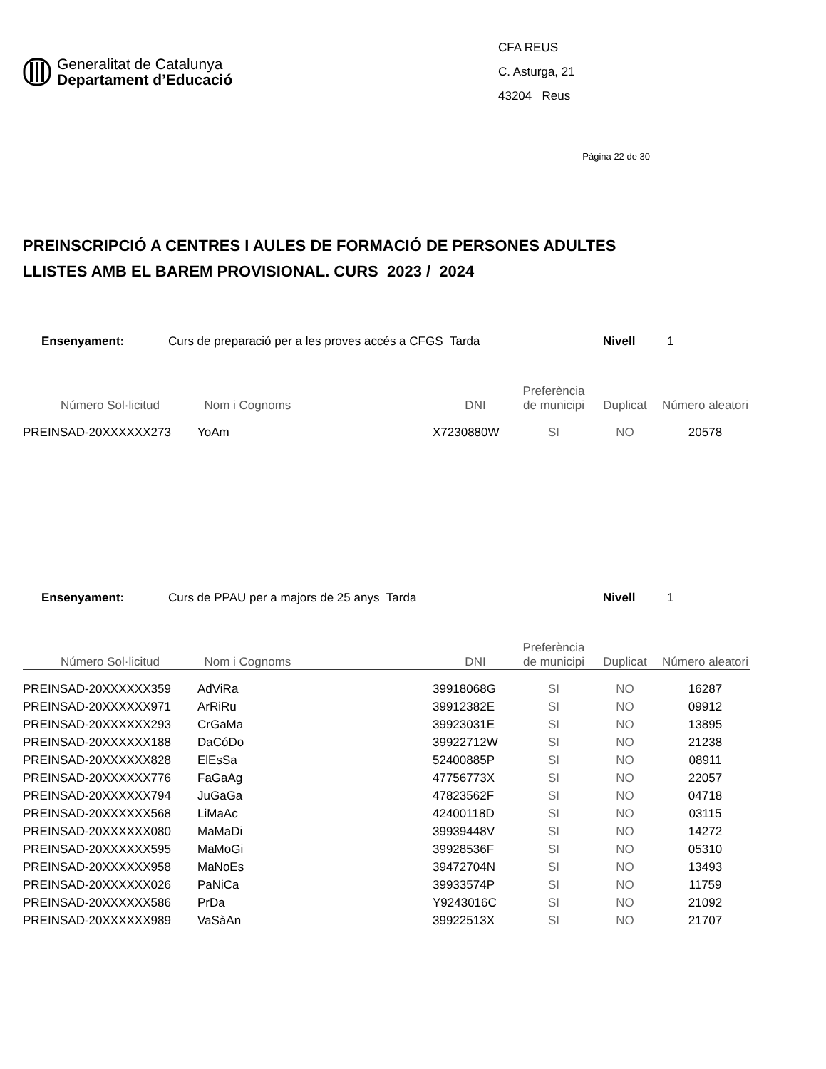Generalitat de Catalunya
Departament d’Educació
CFA REUS
C. Asturga, 21
43204 Reus
Pàgina 22 de 30
PREINSCRIPCIÓ A CENTRES I AULES DE FORMACIÓ DE PERSONES ADULTES
LLISTES AMB EL BAREM PROVISIONAL. CURS 2023 / 2024
Ensenyament: Curs de preparació per a les proves accés a CFGS Tarda Nivell 1
| Número Sol·licitud | Nom i Cognoms | DNI | Preferència de municipi | Duplicat | Número aleatori |
| --- | --- | --- | --- | --- | --- |
| PREINSAD-20XXXXXX273 | YoAm | X7230880W | SI | NO | 20578 |
Ensenyament: Curs de PPAU per a majors de 25 anys Tarda Nivell 1
| Número Sol·licitud | Nom i Cognoms | DNI | Preferència de municipi | Duplicat | Número aleatori |
| --- | --- | --- | --- | --- | --- |
| PREINSAD-20XXXXXX359 | AdViRa | 39918068G | SI | NO | 16287 |
| PREINSAD-20XXXXXX971 | ArRiRu | 39912382E | SI | NO | 09912 |
| PREINSAD-20XXXXXX293 | CrGaMa | 39923031E | SI | NO | 13895 |
| PREINSAD-20XXXXXX188 | DaCóDo | 39922712W | SI | NO | 21238 |
| PREINSAD-20XXXXXX828 | ElEsSa | 52400885P | SI | NO | 08911 |
| PREINSAD-20XXXXXX776 | FaGaAg | 47756773X | SI | NO | 22057 |
| PREINSAD-20XXXXXX794 | JuGaGa | 47823562F | SI | NO | 04718 |
| PREINSAD-20XXXXXX568 | LiMaAc | 42400118D | SI | NO | 03115 |
| PREINSAD-20XXXXXX080 | MaMaDi | 39939448V | SI | NO | 14272 |
| PREINSAD-20XXXXXX595 | MaMoGi | 39928536F | SI | NO | 05310 |
| PREINSAD-20XXXXXX958 | MaNoEs | 39472704N | SI | NO | 13493 |
| PREINSAD-20XXXXXX026 | PaNiCa | 39933574P | SI | NO | 11759 |
| PREINSAD-20XXXXXX586 | PrDa | Y9243016C | SI | NO | 21092 |
| PREINSAD-20XXXXXX989 | VaSàAn | 39922513X | SI | NO | 21707 |